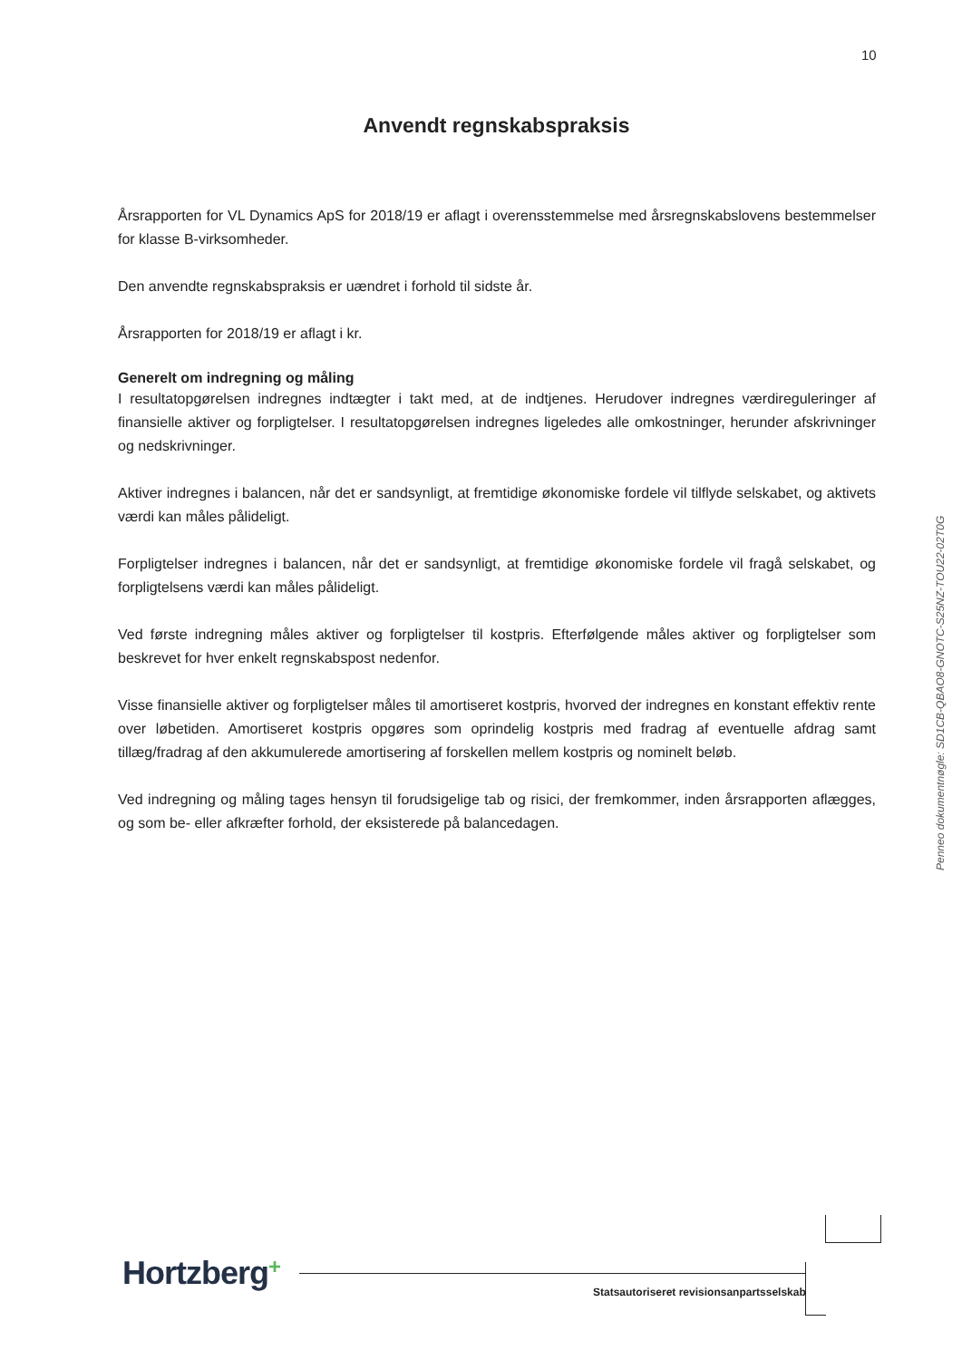10
Anvendt regnskabspraksis
Årsrapporten for VL Dynamics ApS for 2018/19 er aflagt i overensstemmelse med årsregnskabslovens bestemmelser for klasse B-virksomheder.
Den anvendte regnskabspraksis er uændret i forhold til sidste år.
Årsrapporten for 2018/19 er aflagt i kr.
Generelt om indregning og måling
I resultatopgørelsen indregnes indtægter i takt med, at de indtjenes. Herudover indregnes værdireguleringer af finansielle aktiver og forpligtelser. I resultatopgørelsen indregnes ligeledes alle omkostninger, herunder afskrivninger og nedskrivninger.
Aktiver indregnes i balancen, når det er sandsynligt, at fremtidige økonomiske fordele vil tilflyde selskabet, og aktivets værdi kan måles pålideligt.
Forpligtelser indregnes i balancen, når det er sandsynligt, at fremtidige økonomiske fordele vil fragå selskabet, og forpligtelsens værdi kan måles pålideligt.
Ved første indregning måles aktiver og forpligtelser til kostpris. Efterfølgende måles aktiver og forpligtelser som beskrevet for hver enkelt regnskabspost nedenfor.
Visse finansielle aktiver og forpligtelser måles til amortiseret kostpris, hvorved der indregnes en konstant effektiv rente over løbetiden. Amortiseret kostpris opgøres som oprindelig kostpris med fradrag af eventuelle afdrag samt tillæg/fradrag af den akkumulerede amortisering af forskellen mellem kostpris og nominelt beløb.
Ved indregning og måling tages hensyn til forudsigelige tab og risici, der fremkommer, inden årsrapporten aflægges, og som be- eller afkræfter forhold, der eksisterede på balancedagen.
Penneo dokumentnøgle: SD1CB-QBAO8-GNOTC-S25NZ-TOU22-02T0G
Hortzberg+
Statsautoriseret revisionsanpartsselskab